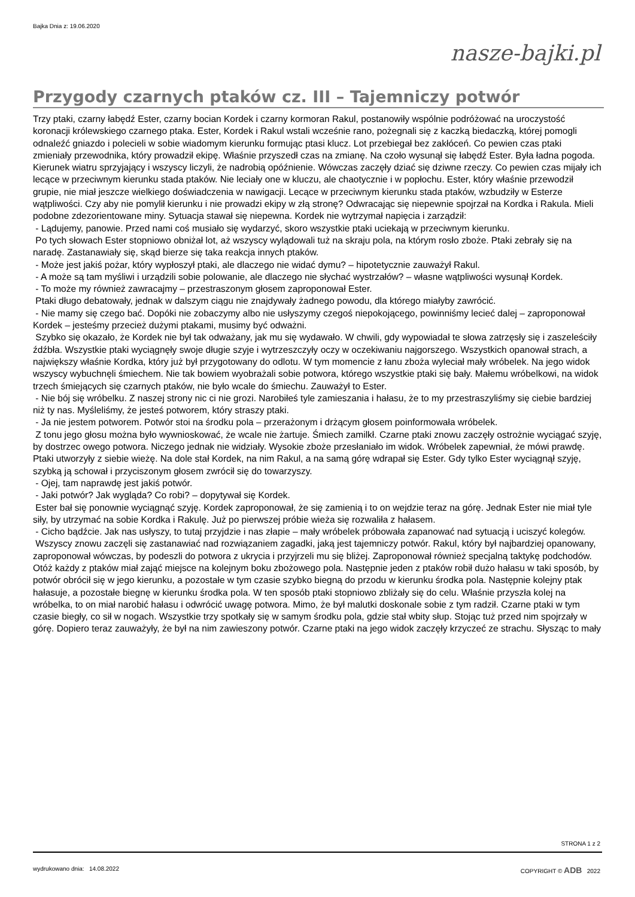Bajka Dnia z: 19.06.2020
nasze-bajki.pl
Przygody czarnych ptaków cz. III – Tajemniczy potwór
Trzy ptaki, czarny łabędź Ester, czarny bocian Kordek i czarny kormoran Rakul, postanowiły wspólnie podróżować na uroczystość koronacji królewskiego czarnego ptaka. Ester, Kordek i Rakul wstali wcześnie rano, pożegnali się z kaczką biedaczką, której pomogli odnaleźć gniazdo i polecieli w sobie wiadomym kierunku formując ptasi klucz. Lot przebiegał bez zakłóceń. Co pewien czas ptaki zmieniały przewodnika, który prowadził ekipę. Właśnie przyszedł czas na zmianę. Na czoło wysunął się łabędź Ester. Była ładna pogoda. Kierunek wiatru sprzyjający i wszyscy liczyli, że nadrobią opóźnienie. Wówczas zaczęły dziać się dziwne rzeczy. Co pewien czas mijały ich lecące w przeciwnym kierunku stada ptaków. Nie leciały one w kluczu, ale chaotycznie i w popłochu. Ester, który właśnie przewodził grupie, nie miał jeszcze wielkiego doświadczenia w nawigacji. Lecące w przeciwnym kierunku stada ptaków, wzbudziły w Esterze wątpliwości. Czy aby nie pomylił kierunku i nie prowadzi ekipy w złą stronę? Odwracając się niepewnie spojrzał na Kordka i Rakula. Mieli podobne zdezorientowane miny. Sytuacja stawał się niepewna. Kordek nie wytrzymał napięcia i zarządził:
- Lądujemy, panowie. Przed nami coś musiało się wydarzyć, skoro wszystkie ptaki uciekają w przeciwnym kierunku.
Po tych słowach Ester stopniowo obniżał lot, aż wszyscy wylądowali tuż na skraju pola, na którym rosło zboże. Ptaki zebrały się na naradę. Zastanawiały się, skąd bierze się taka reakcja innych ptaków.
- Może jest jakiś pożar, który wypłoszył ptaki, ale dlaczego nie widać dymu? – hipotetycznie zauważył Rakul.
- A może są tam myśliwi i urządzili sobie polowanie, ale dlaczego nie słychać wystrzałów? – własne wątpliwości wysunął Kordek.
- To może my również zawracajmy – przestraszonym głosem zaproponował Ester.
Ptaki długo debatowały, jednak w dalszym ciągu nie znajdywały żadnego powodu, dla którego miałyby zawrócić.
- Nie mamy się czego bać. Dopóki nie zobaczymy albo nie usłyszymy czegoś niepokojącego, powinniśmy lecieć dalej – zaproponował Kordek – jesteśmy przecież dużymi ptakami, musimy być odważni.
Szybko się okazało, że Kordek nie był tak odważany, jak mu się wydawało. W chwili, gdy wypowiadał te słowa zatrzęsły się i zaszeleściły źdźbła. Wszystkie ptaki wyciągnęły swoje długie szyje i wytrzeszczyły oczy w oczekiwaniu najgorszego. Wszystkich opanował strach, a największy właśnie Kordka, który już był przygotowany do odlotu. W tym momencie z łanu zboża wyleciał mały wróbelek. Na jego widok wszyscy wybuchnęli śmiechem. Nie tak bowiem wyobrażali sobie potwora, którego wszystkie ptaki się bały. Małemu wróbelkowi, na widok trzech śmiejących się czarnych ptaków, nie było wcale do śmiechu. Zauważył to Ester.
- Nie bój się wróbelku. Z naszej strony nic ci nie grozi. Narobiłeś tyle zamieszania i hałasu, że to my przestraszyliśmy się ciebie bardziej niż ty nas. Myśleliśmy, że jesteś potworem, który straszy ptaki.
- Ja nie jestem potworem. Potwór stoi na środku pola – przerażonym i drżącym głosem poinformowała wróbelek.
Z tonu jego głosu można było wywnioskować, że wcale nie żartuje. Śmiech zamilkł. Czarne ptaki znowu zaczęły ostrożnie wyciągać szyję, by dostrzec owego potwora. Niczego jednak nie widziały. Wysokie zboże przesłaniało im widok. Wróbelek zapewniał, że mówi prawdę. Ptaki utworzyły z siebie wieżę. Na dole stał Kordek, na nim Rakul, a na samą górę wdrapał się Ester. Gdy tylko Ester wyciągnął szyję, szybką ją schował i przyciszonym głosem zwrócił się do towarzyszy.
- Ojej, tam naprawdę jest jakiś potwór.
- Jaki potwór? Jak wygląda? Co robi? – dopytywał się Kordek.
Ester bał się ponownie wyciągnąć szyję. Kordek zaproponował, że się zamienią i to on wejdzie teraz na górę. Jednak Ester nie miał tyle siły, by utrzymać na sobie Kordka i Rakulę. Już po pierwszej próbie wieża się rozwaliła z hałasem.
- Cicho bądźcie. Jak nas usłyszy, to tutaj przyjdzie i nas złapie – mały wróbelek próbowała zapanować nad sytuacją i uciszyć kolegów.
Wszyscy znowu zaczęli się zastanawiać nad rozwiązaniem zagadki, jaką jest tajemniczy potwór. Rakul, który był najbardziej opanowany, zaproponował wówczas, by podeszli do potwora z ukrycia i przyjrzeli mu się bliżej. Zaproponował również specjalną taktykę podchodów. Otóż każdy z ptaków miał zająć miejsce na kolejnym boku zbożowego pola. Następnie jeden z ptaków robił dużo hałasu w taki sposób, by potwór obrócił się w jego kierunku, a pozostałe w tym czasie szybko biegną do przodu w kierunku środka pola. Następnie kolejny ptak hałasuje, a pozostałe biegnę w kierunku środka pola. W ten sposób ptaki stopniowo zbliżały się do celu. Właśnie przyszła kolej na wróbelka, to on miał narobić hałasu i odwrócić uwagę potwora. Mimo, że był malutki doskonale sobie z tym radził. Czarne ptaki w tym czasie biegły, co sił w nogach. Wszystkie trzy spotkały się w samym środku pola, gdzie stał wbity słup. Stojąc tuż przed nim spojrzały w górę. Dopiero teraz zauważyły, że był na nim zawieszony potwór. Czarne ptaki na jego widok zaczęły krzyczeć ze strachu. Słysząc to mały
STRONA 1 z 2
wydrukowano dnia: 14.08.2022 COPYRIGHT © ADB 2022